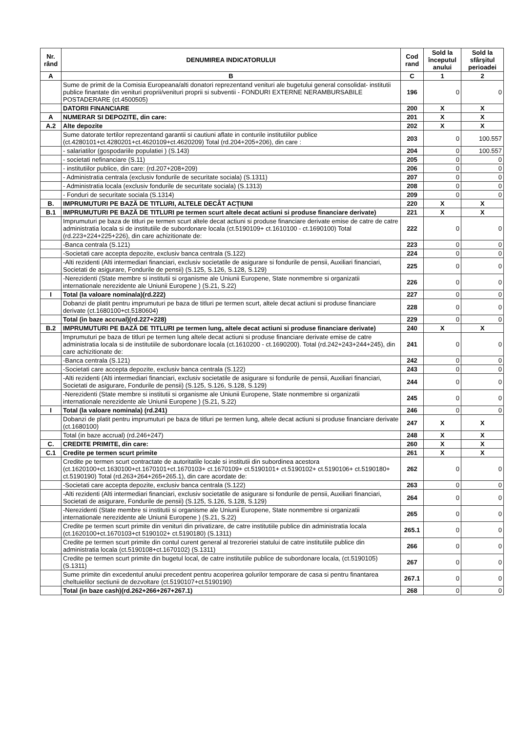| Nr. rând | DENUMIREA INDICATORULUI | Cod rand | Sold la începutul anului | Sold la sfârşitul perioadei |
| --- | --- | --- | --- | --- |
| A | B | C | 1 | 2 |
| | Sume de primit de la Comisia Europeana/alti donatori reprezentand venituri ale bugetului general consolidat- institutii publice finantate din venituri proprii/venituri proprii si subventii - FONDURI EXTERNE NERAMBURSABILE POSTADERARE (ct.4500505) | 196 | 0 | 0 |
| | DATORII FINANCIARE | 200 | X | X |
| A | NUMERAR SI DEPOZITE, din care: | 201 | X | X |
| A.2 | Alte depozite | 202 | X | X |
| | Sume datorate tertilor reprezentand garantii si cautiuni aflate in conturile institutiilor publice (ct.4280101+ct.4280201+ct.4620109+ct.4620209) Total (rd.204+205+206), din care : | 203 | 0 | 100.557 |
| | - salariatilor (gospodariile populatiei ) (S.143) | 204 | 0 | 100.557 |
| | - societati nefinanciare (S.11) | 205 | 0 | 0 |
| | - institutiilor publice, din care: (rd.207+208+209) | 206 | 0 | 0 |
| | - Administratia centrala (exclusiv fondurile de securitate sociala) (S.1311) | 207 | 0 | 0 |
| | - Administratia locala (exclusiv fondurile de securitate sociala) (S.1313) | 208 | 0 | 0 |
| | - Fonduri de securitate sociala (S.1314) | 209 | 0 | 0 |
| B. | IMPRUMUTURI PE BAZĂ DE TITLURI, ALTELE DECÂT ACŢIUNI | 220 | X | X |
| B.1 | IMPRUMUTURI PE BAZĂ DE TITLURI pe termen scurt altele decat actiuni si produse financiare derivate) | 221 | X | X |
| | Imprumuturi pe baza de titluri pe termen scurt altele decat actiuni si produse financiare derivate emise de catre de catre administratia locala si de institutiile de subordonare locala (ct.5190109+ ct.1610100 - ct.1690100) Total (rd.223+224+225+226), din care achizitionate de: | 222 | 0 | 0 |
| | -Banca centrala (S.121) | 223 | 0 | 0 |
| | -Societati care accepta depozite, exclusiv banca centrala (S.122) | 224 | 0 | 0 |
| | -Alti rezidenti (Alti intermediari financiari, exclusiv societatile de asigurare si fondurile de pensii, Auxiliari financiari, Societati de asigurare, Fondurile de pensii) (S.125, S.126, S.128, S.129) | 225 | 0 | 0 |
| | -Nerezidenti (State membre si institutii si organisme ale Uniunii Europene, State nonmembre si organizatii internationale nerezidente ale Uniunii Europene ) (S.21, S.22) | 226 | 0 | 0 |
| I | Total (la valoare nominala)(rd.222) | 227 | 0 | 0 |
| | Dobanzi de platit pentru imprumuturi pe baza de titluri pe termen scurt, altele decat actiuni si produse financiare derivate (ct.1680100+ct.5180604) | 228 | 0 | 0 |
| | Total (in baze accrual)(rd.227+228) | 229 | 0 | 0 |
| B.2 | IMPRUMUTURI PE BAZĂ DE TITLURI pe termen lung, altele decat actiuni si produse financiare derivate) | 240 | X | X |
| | Imprumuturi pe baza de titluri pe termen lung altele decat actiuni si produse financiare derivate emise de catre administratia locala si de institutiile de subordonare locala (ct.1610200 - ct.1690200). Total (rd.242+243+244+245), din care achizitionate de: | 241 | 0 | 0 |
| | -Banca centrala (S.121) | 242 | 0 | 0 |
| | -Societati care accepta depozite, exclusiv banca centrala (S.122) | 243 | 0 | 0 |
| | -Alti rezidenti (Alti intermediari financiari, exclusiv societatile de asigurare si fondurile de pensii, Auxiliari financiari, Societati de asigurare, Fondurile de pensii) (S.125, S.126, S.128, S.129) | 244 | 0 | 0 |
| | -Nerezidenti (State membre si institutii si organisme ale Uniunii Europene, State nonmembre si organizatii internationale nerezidente ale Uniunii Europene ) (S.21, S.22) | 245 | 0 | 0 |
| I | Total (la valoare nominala) (rd.241) | 246 | 0 | 0 |
| | Dobanzi de platit pentru imprumuturi pe baza de titluri pe termen lung, altele decat actiuni si produse financiare derivate (ct.1680100) | 247 | X | X |
| | Total (in baze accrual) (rd.246+247) | 248 | X | X |
| C. | CREDITE PRIMITE, din care: | 260 | X | X |
| C.1 | Credite pe termen scurt primite | 261 | X | X |
| | Credite pe termen scurt contractate de autoritatile locale si institutii din subordinea acestora (ct.1620100+ct.1630100+ct.1670101+ct.1670103+ ct.1670109+ ct.5190101+ ct.5190102+ ct.5190106+ ct.5190180+ ct.5190190) Total (rd.263+264+265+265.1), din care acordate de: | 262 | 0 | 0 |
| | -Societati care accepta depozite, exclusiv banca centrala (S.122) | 263 | 0 | 0 |
| | -Alti rezidenti (Alti intermediari financiari, exclusiv societatile de asigurare si fondurile de pensii, Auxiliari financiari, Societati de asigurare, Fondurile de pensii) (S.125, S.126, S.128, S.129) | 264 | 0 | 0 |
| | -Nerezidenti (State membre si institutii si organisme ale Uniunii Europene, State nonmembre si organizatii internationale nerezidente ale Uniunii Europene ) (S.21, S.22) | 265 | 0 | 0 |
| | Credite pe termen scurt primite din venituri din privatizare, de catre institutiile publice din administratia locala (ct.1620100+ct.1670103+ct 5190102+ ct.5190180) (S.1311) | 265.1 | 0 | 0 |
| | Credite pe termen scurt primite din contul curent general al trezoreriei statului de catre institutiile publice din administratia locala (ct.5190108+ct.1670102) (S.1311) | 266 | 0 | 0 |
| | Credite pe termen scurt primite din bugetul local, de catre institutiile publice de subordonare locala, (ct.5190105) (S.1311) | 267 | 0 | 0 |
| | Sume primite din excedentul anului precedent pentru acoperirea golurilor temporare de casa si pentru finantarea cheltuielilor sectiunii de dezvoltare (ct.5190107+ct.5190190) | 267.1 | 0 | 0 |
| | Total (in baze cash)(rd.262+266+267+267.1) | 268 | 0 | 0 |